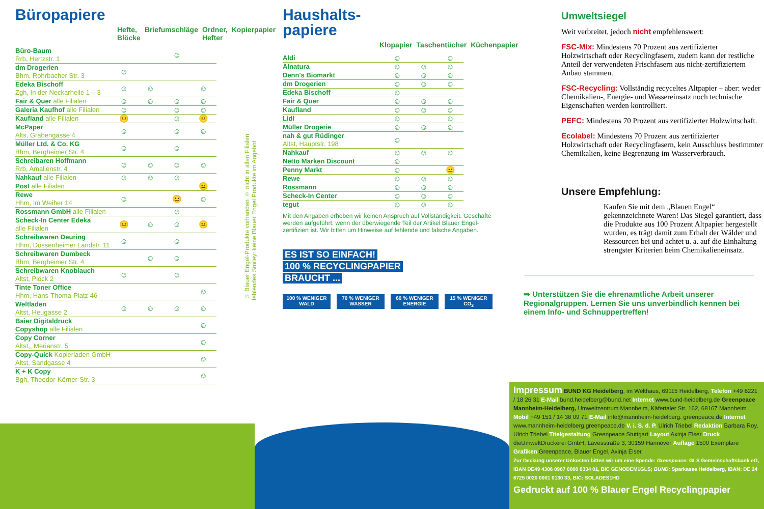Büropapiere
Hefte, Blöcke Briefumschläge Ordner, Hefter Kopierpapier
| Büro-Baum Rrb, Hertzstr. 1 | | | ☺ | |
| dm Drogerien Bhm, Rohrbacher Str. 3 | ☺ | | | |
| Edeka Bischoff Zgh, In der Neckarhelle 1 – 3 | ☺ | ☺ | | ☺ |
| Fair & Quer alle Filialen | ☺ | ☺ | ☺ | ☺ |
| Galeria Kaufhof alle Filialen | ☺ | | ☺ | ☺ |
| Kaufland alle Filialen | 😐 | | ☺ | 😐 |
| McPaper Alts, Grabengasse 4 | ☺ | | ☺ | ☺ |
| Müller Ltd. & Co. KG Bhm, Bergheimer Str. 4 | ☺ | | ☺ | |
| Schreibaren Hoffmann Rrb, Amalienstr. 4 | ☺ | ☺ | ☺ | ☺ |
| Nahkauf alle Filialen | ☺ | ☺ | ☺ | |
| Post alle Filialen | | | | 😐 |
| Rewe Hhm, Im Weiher 14 | ☺ | | 😐 | ☺ |
| Rossmann GmbH alle Filialen | | | ☺ | |
| Scheck-In Center Edeka alle Filialen | 😐 | ☺ | ☺ | 😐 |
| Schreibwaren Deuring Hhm, Dossenheimer Landstr. 11 | ☺ | | ☺ | |
| Schreibwaren Dumbeck Bhm, Bergheimer Str. 4 | | ☺ | ☺ | |
| Schreibwaren Knoblauch Altst, Plöck 2 | ☺ | | ☺ | |
| Tinte Toner Office Hhm, Hans-Thoma-Platz 46 | | | | ☺ |
| Weltladen Altst, Heugasse 2 | ☺ | ☺ | ☺ | ☺ |
| Baier Digitaldruck Copyshop alle Filialen | | | | ☺ |
| Copy Corner Altst,, Merianstr. 5 | | | | ☺ |
| Copy-Quick Kopierladen GmbH Altst, Sandgasse 4 | | | | ☺ |
| K + K Copy Bgh, Theodor-Körner-Str. 3 | | | | ☺ |
☺ Blauer Engel-Produkte vorhanden ☺ nicht in allen Filialen
fehlendes Smiley: keine Blauer Engel Produkte im Angebot
Haushalts-
papiere
Klopapier Taschentücher Küchenpapier
| Aldi | ☺ | | ☺ |
| Alnatura | ☺ | ☺ | ☺ |
| Denn's Biomarkt | ☺ | ☺ | ☺ |
| dm Drogerien | ☺ | ☺ | ☺ |
| Edeka Bischoff | ☺ | | |
| Fair & Quer | ☺ | ☺ | ☺ |
| Kaufland | ☺ | ☺ | ☺ |
| Lidl | ☺ | | ☺ |
| Müller Drogerie | ☺ | ☺ | ☺ |
| nah & gut Rüdinger Altst, Hauptstr. 198 | ☺ | | |
| Nahkauf | ☺ | ☺ | ☺ |
| Netto Marken Discount | ☺ | | |
| Penny Markt | ☺ | | 😐 |
| Rewe | ☺ | ☺ | ☺ |
| Rossmann | ☺ | ☺ | ☺ |
| Scheck-In Center | ☺ | ☺ | ☺ |
| tegut | ☺ | ☺ | ☺ |
Mit den Angaben erheben wir keinen Anspruch auf Vollständigkeit. Geschäfte werden aufgeführt, wenn der überwiegende Teil der Artikel Blauer Engel-zertifiziert ist. Wir bitten um Hinweise auf fehlende und falsche Angaben.
ES IST SO EINFACH!
100 % RECYCLINGPAPIER
BRAUCHT ...
100 % WENIGER WALD
70 % WENIGER WASSER
60 % WENIGER ENERGIE
15 % WENIGER CO<sub>2</sub>
Umweltsiegel
Weit verbreitet, jedoch nicht empfehlenswert:
FSC-Mix: Mindestens 70 Prozent aus zertifizierter Holzwirtschaft oder Recyclingfasern, zudem kann der restliche Anteil der verwendeten Frischfasern aus nicht-zertifiziertem Anbau stammen.
FSC-Recycling: Vollständig recyceltes Altpapier – aber: weder Chemikalien-, Energie- und Wassereinsatz noch technische Eigenschaften werden kontrolliert.
PEFC: Mindestens 70 Prozent aus zertifizierter Holzwirtschaft.
Ecolabel: Mindestens 70 Prozent aus zertifizierter Holzwirtschaft oder Recyclingfasern, kein Ausschluss bestimmter Chemikalien, keine Begrenzung im Wasserverbrauch.
Unsere Empfehlung:
Kaufen Sie mit dem „Blauen Engel“ gekennzeichnete Waren! Das Siegel garantiert, dass die Produkte aus 100 Prozent Altpapier hergestellt wurden, es trägt damit zum Erhalt der Wälder und Ressourcen bei und achtet u. a. auf die Einhaltung strengster Kriterien beim Chemikalieneinsatz.
➡ Unterstützen Sie die ehrenamtliche Arbeit unserer Regionalgruppen. Lernen Sie uns unverbindlich kennen bei einem Info- und Schnuppertreffen!
Impressum BUND KG Heidelberg, im Welthaus, 69115 Heidelberg, Telefon +49 6221 / 18 26 31 E-Mail bund.heidelberg@bund.net Internet www.bund-heidelberg.de Greenpeace Mannheim-Heidelberg, Umweltzentrum Mannheim, Käfertaler Str. 162, 68167 Mannheim Mobil +49 151 / 14 38 09 71 E-Mail info@mannheim-heidelberg. greenpeace.de Internet www.mannheim-heidelberg.greenpeace.de V. i. S. d. P. Ulrich Triebel Redaktion Barbara Roy, Ulrich Triebel Titelgestaltung Greenpeace Stuttgart Layout Axinja Elser Druck dieUmweltDruckerei GmbH, Lavesstraße 3, 30159 Hannover Auflage 1500 Exemplare Grafiken Greenpeace, Blauer Engel, Axinja Elser
Zur Deckung unserer Unkosten bitten wir um eine Spende: Greenpeace: GLS Gemeinschaftsbank eG, IBAN DE49 4306 0967 0000 0334 01, BIC GENODEM1GLS; BUND: Sparkasse Heidelberg, IBAN: DE 24 6725 0020 0001 0130 33, BIC: SOLADES1HD
Gedruckt auf 100 % Blauer Engel Recyclingpapier